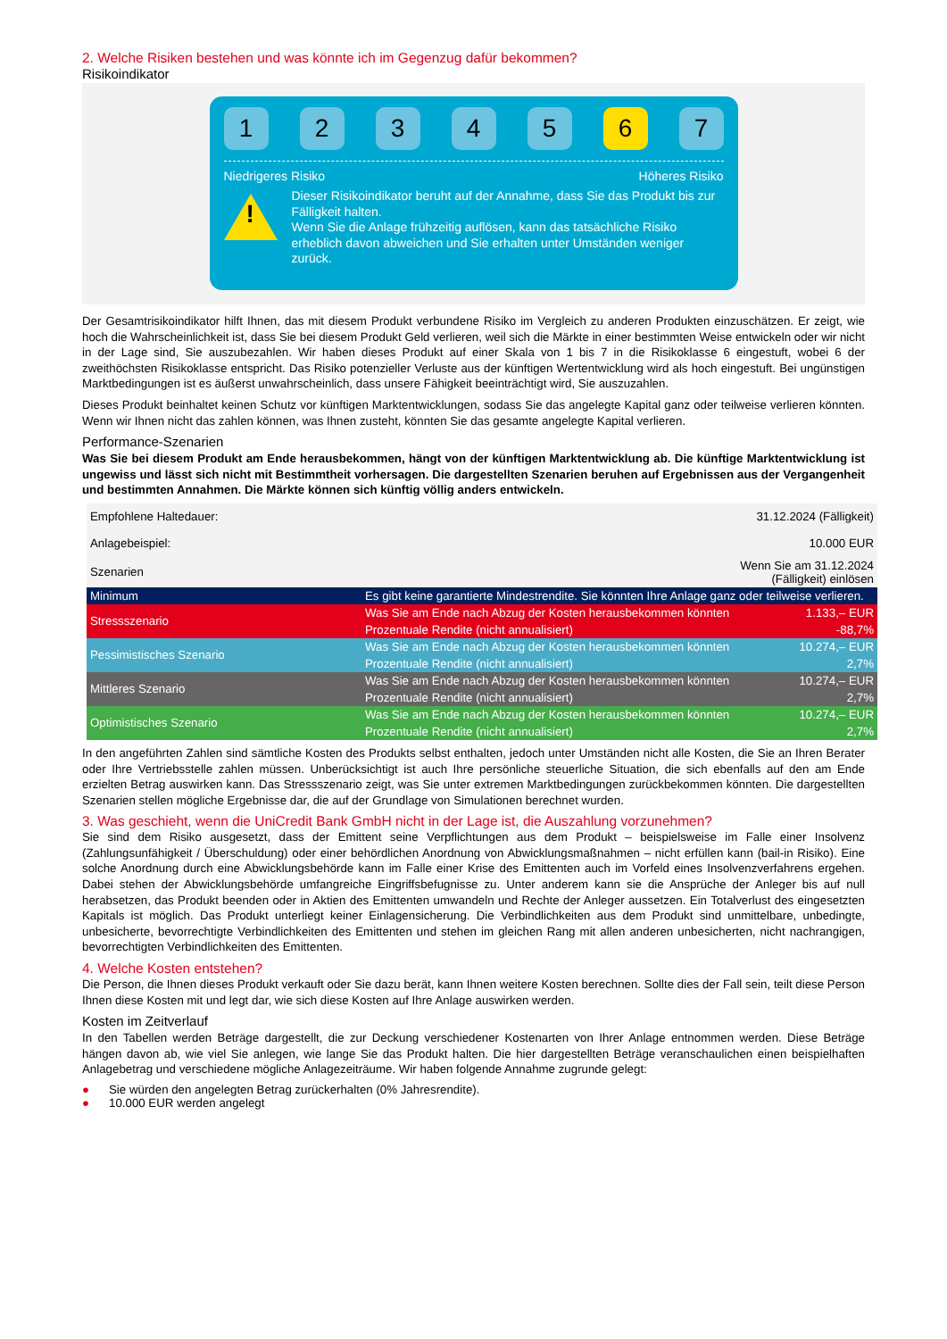2. Welche Risiken bestehen und was könnte ich im Gegenzug dafür bekommen?
Risikoindikator
1 2 3 4 5 6 7
Niedrigeres Risiko Höheres Risiko
!
Dieser Risikoindikator beruht auf der Annahme, dass Sie das Produkt bis zur Fälligkeit halten.
Wenn Sie die Anlage frühzeitig auflösen, kann das tatsächliche Risiko erheblich davon abweichen und Sie erhalten unter Umständen weniger zurück.
Der Gesamtrisikoindikator hilft Ihnen, das mit diesem Produkt verbundene Risiko im Vergleich zu anderen Produkten einzuschätzen. Er zeigt, wie hoch die Wahrscheinlichkeit ist, dass Sie bei diesem Produkt Geld verlieren, weil sich die Märkte in einer bestimmten Weise entwickeln oder wir nicht in der Lage sind, Sie auszubezahlen. Wir haben dieses Produkt auf einer Skala von 1 bis 7 in die Risikoklasse 6 eingestuft, wobei 6 der zweithöchsten Risikoklasse entspricht. Das Risiko potenzieller Verluste aus der künftigen Wertentwicklung wird als hoch eingestuft. Bei ungünstigen Marktbedingungen ist es äußerst unwahrscheinlich, dass unsere Fähigkeit beeinträchtigt wird, Sie auszuzahlen.
Dieses Produkt beinhaltet keinen Schutz vor künftigen Marktentwicklungen, sodass Sie das angelegte Kapital ganz oder teilweise verlieren könnten. Wenn wir Ihnen nicht das zahlen können, was Ihnen zusteht, könnten Sie das gesamte angelegte Kapital verlieren.
Performance-Szenarien
Was Sie bei diesem Produkt am Ende herausbekommen, hängt von der künftigen Marktentwicklung ab. Die künftige Marktentwicklung ist ungewiss und lässt sich nicht mit Bestimmtheit vorhersagen. Die dargestellten Szenarien beruhen auf Ergebnissen aus der Vergangenheit und bestimmten Annahmen. Die Märkte können sich künftig völlig anders entwickeln.
| Empfohlene Haltedauer: | | 31.12.2024 (Fälligkeit) |
| Anlagebeispiel: | | 10.000 EUR |
| Szenarien | | Wenn Sie am 31.12.2024 (Fälligkeit) einlösen |
| Minimum | Es gibt keine garantierte Mindestrendite. Sie könnten Ihre Anlage ganz oder teilweise verlieren. | |
| Stressszenario | Was Sie am Ende nach Abzug der Kosten herausbekommen könnten | 1.133,– EUR |
| | Prozentuale Rendite (nicht annualisiert) | -88,7% |
| Pessimistisches Szenario | Was Sie am Ende nach Abzug der Kosten herausbekommen könnten | 10.274,– EUR |
| | Prozentuale Rendite (nicht annualisiert) | 2,7% |
| Mittleres Szenario | Was Sie am Ende nach Abzug der Kosten herausbekommen könnten | 10.274,– EUR |
| | Prozentuale Rendite (nicht annualisiert) | 2,7% |
| Optimistisches Szenario | Was Sie am Ende nach Abzug der Kosten herausbekommen könnten | 10.274,– EUR |
| | Prozentuale Rendite (nicht annualisiert) | 2,7% |
In den angeführten Zahlen sind sämtliche Kosten des Produkts selbst enthalten, jedoch unter Umständen nicht alle Kosten, die Sie an Ihren Berater oder Ihre Vertriebsstelle zahlen müssen. Unberücksichtigt ist auch Ihre persönliche steuerliche Situation, die sich ebenfalls auf den am Ende erzielten Betrag auswirken kann. Das Stressszenario zeigt, was Sie unter extremen Marktbedingungen zurückbekommen könnten. Die dargestellten Szenarien stellen mögliche Ergebnisse dar, die auf der Grundlage von Simulationen berechnet wurden.
3. Was geschieht, wenn die UniCredit Bank GmbH nicht in der Lage ist, die Auszahlung vorzunehmen?
Sie sind dem Risiko ausgesetzt, dass der Emittent seine Verpflichtungen aus dem Produkt – beispielsweise im Falle einer Insolvenz (Zahlungsunfähigkeit / Überschuldung) oder einer behördlichen Anordnung von Abwicklungsmaßnahmen – nicht erfüllen kann (bail-in Risiko). Eine solche Anordnung durch eine Abwicklungsbehörde kann im Falle einer Krise des Emittenten auch im Vorfeld eines Insolvenzverfahrens ergehen. Dabei stehen der Abwicklungsbehörde umfangreiche Eingriffsbefugnisse zu. Unter anderem kann sie die Ansprüche der Anleger bis auf null herabsetzen, das Produkt beenden oder in Aktien des Emittenten umwandeln und Rechte der Anleger aussetzen. Ein Totalverlust des eingesetzten Kapitals ist möglich. Das Produkt unterliegt keiner Einlagensicherung. Die Verbindlichkeiten aus dem Produkt sind unmittelbare, unbedingte, unbesicherte, bevorrechtigte Verbindlichkeiten des Emittenten und stehen im gleichen Rang mit allen anderen unbesicherten, nicht nachrangigen, bevorrechtigten Verbindlichkeiten des Emittenten.
4. Welche Kosten entstehen?
Die Person, die Ihnen dieses Produkt verkauft oder Sie dazu berät, kann Ihnen weitere Kosten berechnen. Sollte dies der Fall sein, teilt diese Person Ihnen diese Kosten mit und legt dar, wie sich diese Kosten auf Ihre Anlage auswirken werden.
Kosten im Zeitverlauf
In den Tabellen werden Beträge dargestellt, die zur Deckung verschiedener Kostenarten von Ihrer Anlage entnommen werden. Diese Beträge hängen davon ab, wie viel Sie anlegen, wie lange Sie das Produkt halten. Die hier dargestellten Beträge veranschaulichen einen beispielhaften Anlagebetrag und verschiedene mögliche Anlagezeiträume. Wir haben folgende Annahme zugrunde gelegt:
● Sie würden den angelegten Betrag zurückerhalten (0% Jahresrendite).
● 10.000 EUR werden angelegt